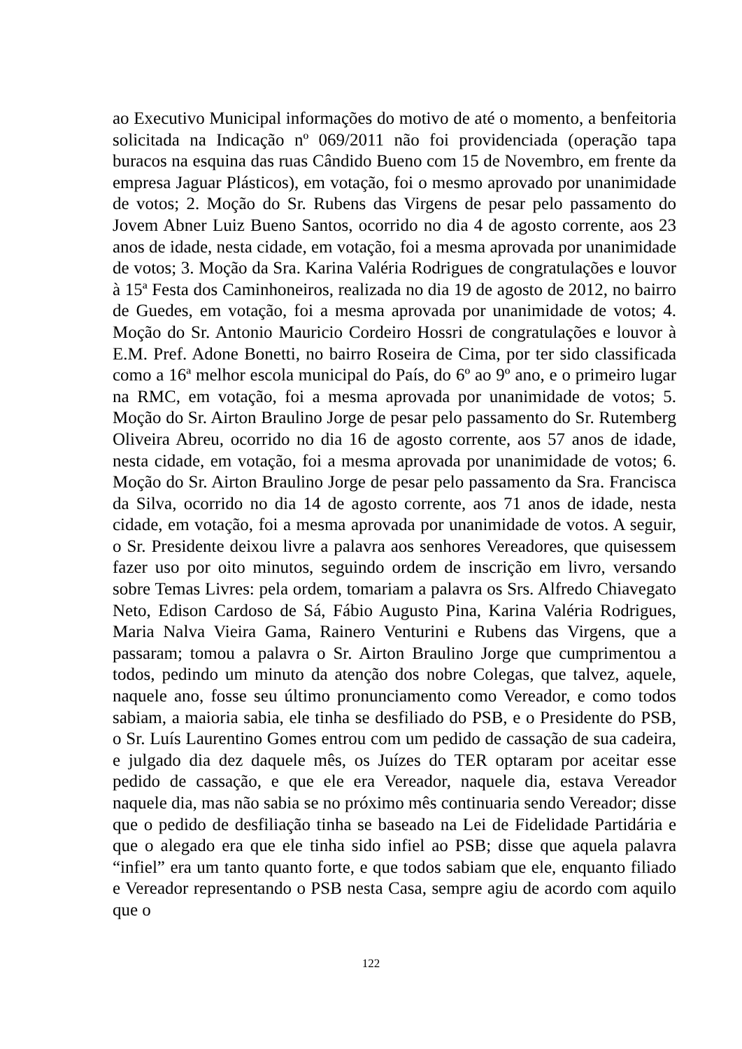ao Executivo Municipal informações do motivo de até o momento, a benfeitoria solicitada na Indicação nº 069/2011 não foi providenciada (operação tapa buracos na esquina das ruas Cândido Bueno com 15 de Novembro, em frente da empresa Jaguar Plásticos), em votação, foi o mesmo aprovado por unanimidade de votos; 2. Moção do Sr. Rubens das Virgens de pesar pelo passamento do Jovem Abner Luiz Bueno Santos, ocorrido no dia 4 de agosto corrente, aos 23 anos de idade, nesta cidade, em votação, foi a mesma aprovada por unanimidade de votos; 3. Moção da Sra. Karina Valéria Rodrigues de congratulações e louvor à 15ª Festa dos Caminhoneiros, realizada no dia 19 de agosto de 2012, no bairro de Guedes, em votação, foi a mesma aprovada por unanimidade de votos; 4. Moção do Sr. Antonio Mauricio Cordeiro Hossri de congratulações e louvor à E.M. Pref. Adone Bonetti, no bairro Roseira de Cima, por ter sido classificada como a 16ª melhor escola municipal do País, do 6º ao 9º ano, e o primeiro lugar na RMC, em votação, foi a mesma aprovada por unanimidade de votos; 5. Moção do Sr. Airton Braulino Jorge de pesar pelo passamento do Sr. Rutemberg Oliveira Abreu, ocorrido no dia 16 de agosto corrente, aos 57 anos de idade, nesta cidade, em votação, foi a mesma aprovada por unanimidade de votos; 6. Moção do Sr. Airton Braulino Jorge de pesar pelo passamento da Sra. Francisca da Silva, ocorrido no dia 14 de agosto corrente, aos 71 anos de idade, nesta cidade, em votação, foi a mesma aprovada por unanimidade de votos. A seguir, o Sr. Presidente deixou livre a palavra aos senhores Vereadores, que quisessem fazer uso por oito minutos, seguindo ordem de inscrição em livro, versando sobre Temas Livres: pela ordem, tomariam a palavra os Srs. Alfredo Chiavegato Neto, Edison Cardoso de Sá, Fábio Augusto Pina, Karina Valéria Rodrigues, Maria Nalva Vieira Gama, Rainero Venturini e Rubens das Virgens, que a passaram; tomou a palavra o Sr. Airton Braulino Jorge que cumprimentou a todos, pedindo um minuto da atenção dos nobre Colegas, que talvez, aquele, naquele ano, fosse seu último pronunciamento como Vereador, e como todos sabiam, a maioria sabia, ele tinha se desfiliado do PSB, e o Presidente do PSB, o Sr. Luís Laurentino Gomes entrou com um pedido de cassação de sua cadeira, e julgado dia dez daquele mês, os Juízes do TER optaram por aceitar esse pedido de cassação, e que ele era Vereador, naquele dia, estava Vereador naquele dia, mas não sabia se no próximo mês continuaria sendo Vereador; disse que o pedido de desfiliação tinha se baseado na Lei de Fidelidade Partidária e que o alegado era que ele tinha sido infiel ao PSB; disse que aquela palavra “infiel” era um tanto quanto forte, e que todos sabiam que ele, enquanto filiado e Vereador representando o PSB nesta Casa, sempre agiu de acordo com aquilo que o
122